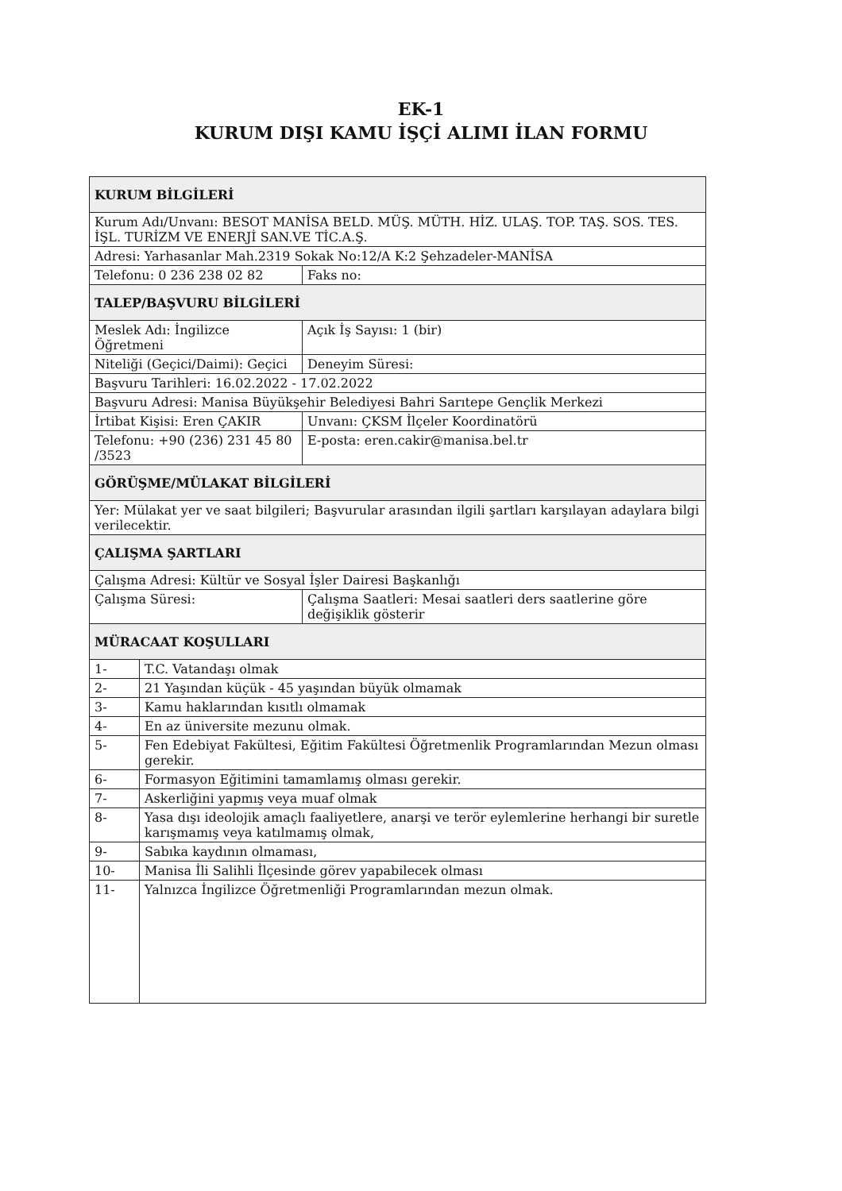EK-1
KURUM DIŞI KAMU İŞÇİ ALIMI İLAN FORMU
| KURUM BİLGİLERİ | | |
| Kurum Adı/Unvanı: BESOT MANİSA BELD. MÜŞ. MÜTH. HİZ. ULAŞ. TOP. TAŞ. SOS. TES. İŞL. TURİZM VE ENERJİ SAN.VE TİC.A.Ş. | | |
| Adresi: Yarhasanlar Mah.2319 Sokak No:12/A K:2 Şehzadeler-MANİSA | | |
| Telefonu: 0 236 238 02 82 | | Faks no: |
| TALEP/BAŞVURU BİLGİLERİ | | |
| Meslek Adı: İngilizce Öğretmeni | | Açık İş Sayısı: 1 (bir) |
| Niteliği (Geçici/Daimi): Geçici | | Deneyim Süresi: |
| Başvuru Tarihleri: 16.02.2022 - 17.02.2022 | | |
| Başvuru Adresi: Manisa Büyükşehir Belediyesi Bahri Sarıtepe Gençlik Merkezi | | |
| İrtibat Kişisi: Eren ÇAKIR | | Unvanı: ÇKSM İlçeler Koordinatörü |
| Telefonu: +90 (236) 231 45 80 /3523 | | E-posta: eren.cakir@manisa.bel.tr |
| GÖRÜŞME/MÜLAKAT BİLGİLERİ | | |
| Yer: Mülakat yer ve saat bilgileri; Başvurular arasından ilgili şartları karşılayan adaylara bilgi verilecektir. | | |
| ÇALIŞMA ŞARTLARI | | |
| Çalışma Adresi: Kültür ve Sosyal İşler Dairesi Başkanlığı | | |
| Çalışma Süresi: | | Çalışma Saatleri: Mesai saatleri ders saatlerine göre değişiklik gösterir |
| MÜRACAAT KOŞULLARI | | |
| 1- | T.C. Vatandaşı olmak | |
| 2- | 21 Yaşından küçük - 45 yaşından büyük olmamak | |
| 3- | Kamu haklarından kısıtlı olmamak | |
| 4- | En az üniversite mezunu olmak. | |
| 5- | Fen Edebiyat Fakültesi, Eğitim Fakültesi Öğretmenlik Programlarından Mezun olması gerekir. | |
| 6- | Formasyon Eğitimini tamamlamış olması gerekir. | |
| 7- | Askerliğini yapmış veya muaf olmak | |
| 8- | Yasa dışı ideolojik amaçlı faaliyetlere, anarşi ve terör eylemlerine herhangi bir suretle karışmamış veya katılmamış olmak, | |
| 9- | Sabıka kaydının olmaması, | |
| 10- | Manisa İli Salihli İlçesinde görev yapabilecek olması | |
| 11- | Yalnızca İngilizce Öğretmenliği Programlarından mezun olmak. | |